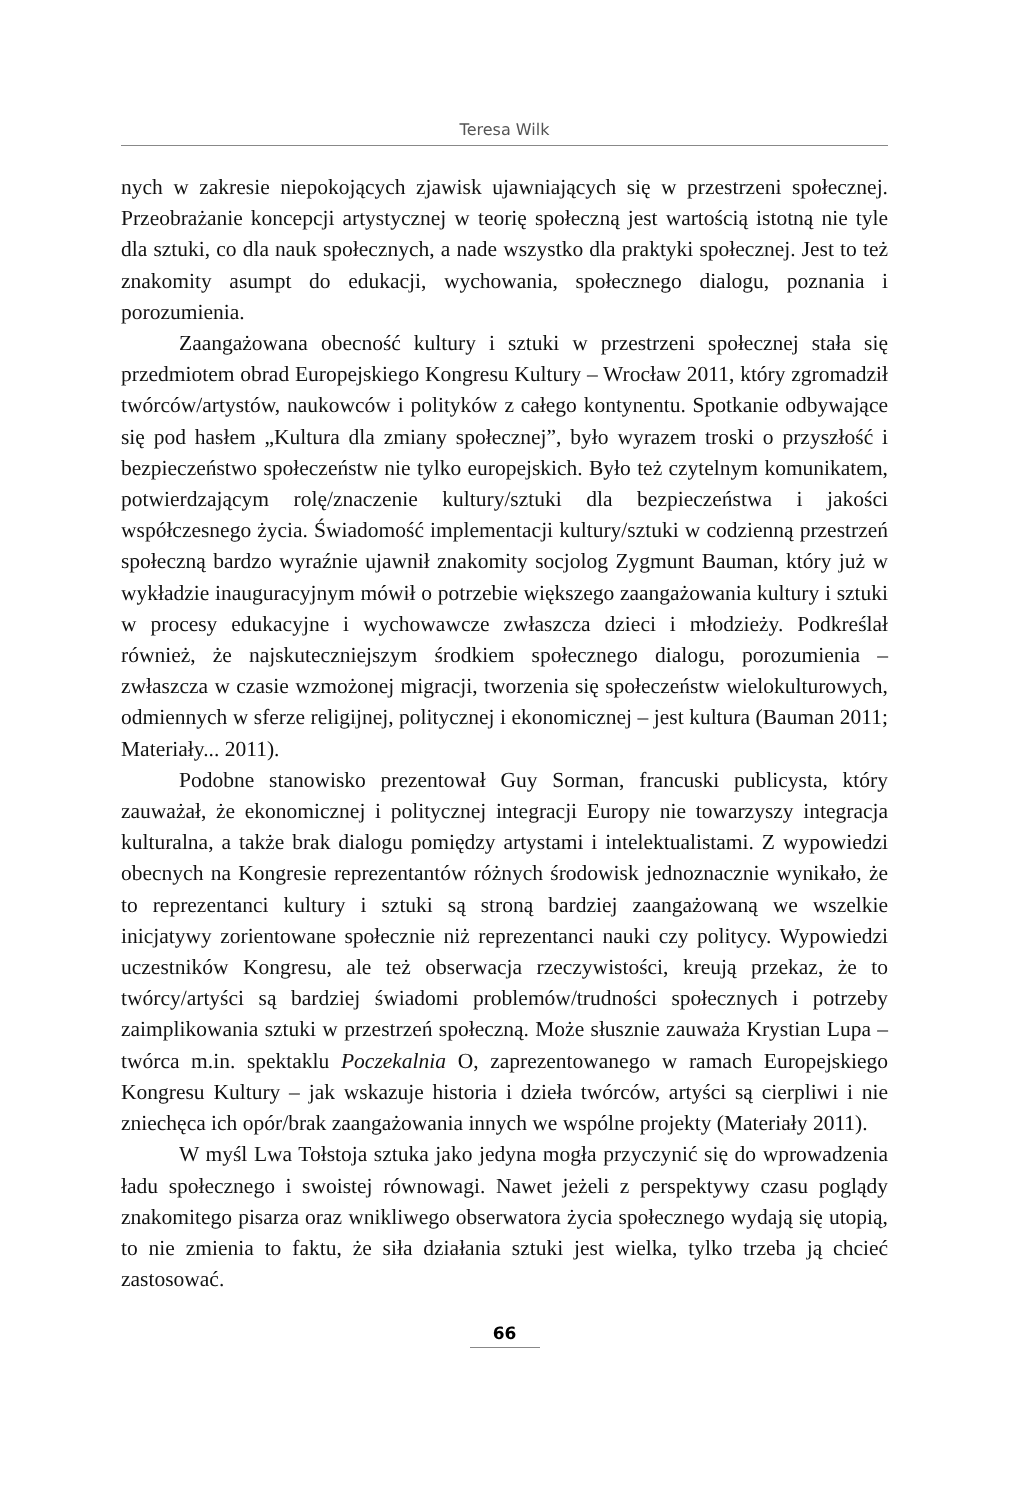Teresa Wilk
nych w zakresie niepokojących zjawisk ujawniających się w przestrzeni społecznej. Przeobrażanie koncepcji artystycznej w teorię społeczną jest wartością istotną nie tyle dla sztuki, co dla nauk społecznych, a nade wszystko dla praktyki społecznej. Jest to też znakomity asumpt do edukacji, wychowania, społecznego dialogu, poznania i porozumienia.
Zaangażowana obecność kultury i sztuki w przestrzeni społecznej stała się przedmiotem obrad Europejskiego Kongresu Kultury – Wrocław 2011, który zgromadził twórców/artystów, naukowców i polityków z całego kontynentu. Spotkanie odbywające się pod hasłem „Kultura dla zmiany społecznej”, było wyrazem troski o przyszłość i bezpieczeństwo społeczeństw nie tylko europejskich. Było też czytelnym komunikatem, potwierdzającym rolę/znaczenie kultury/sztuki dla bezpieczeństwa i jakości współczesnego życia. Świadomość implementacji kultury/sztuki w codzienną przestrzeń społeczną bardzo wyraźnie ujawnił znakomity socjolog Zygmunt Bauman, który już w wykładzie inauguracyjnym mówił o potrzebie większego zaangażowania kultury i sztuki w procesy edukacyjne i wychowawcze zwłaszcza dzieci i młodzieży. Podkreślał również, że najskuteczniejszym środkiem społecznego dialogu, porozumienia – zwłaszcza w czasie wzmożonej migracji, tworzenia się społeczeństw wielokulturowych, odmiennych w sferze religijnej, politycznej i ekonomicznej – jest kultura (Bauman 2011; Materiały... 2011).
Podobne stanowisko prezentował Guy Sorman, francuski publicysta, który zauważał, że ekonomicznej i politycznej integracji Europy nie towarzyszy integracja kulturalna, a także brak dialogu pomiędzy artystami i intelektualistami. Z wypowiedzi obecnych na Kongresie reprezentantów różnych środowisk jednoznacznie wynikało, że to reprezentanci kultury i sztuki są stroną bardziej zaangażowaną we wszelkie inicjatywy zorientowane społecznie niż reprezentanci nauki czy politycy. Wypowiedzi uczestników Kongresu, ale też obserwacja rzeczywistości, kreują przekaz, że to twórcy/artyści są bardziej świadomi problemów/trudności społecznych i potrzeby zaimplikowania sztuki w przestrzeń społeczną. Może słusznie zauważa Krystian Lupa – twórca m.in. spektaklu Poczekalnia O, zaprezentowanego w ramach Europejskiego Kongresu Kultury – jak wskazuje historia i dzieła twórców, artyści są cierpliwi i nie zniechęca ich opór/brak zaangażowania innych we wspólne projekty (Materiały 2011).
W myśl Lwa Tołstoja sztuka jako jedyna mogła przyczynić się do wprowadzenia ładu społecznego i swoistej równowagi. Nawet jeżeli z perspektywy czasu poglądy znakomitego pisarza oraz wnikliwego obserwatora życia społecznego wydają się utopią, to nie zmienia to faktu, że siła działania sztuki jest wielka, tylko trzeba ją chcieć zastosować.
66